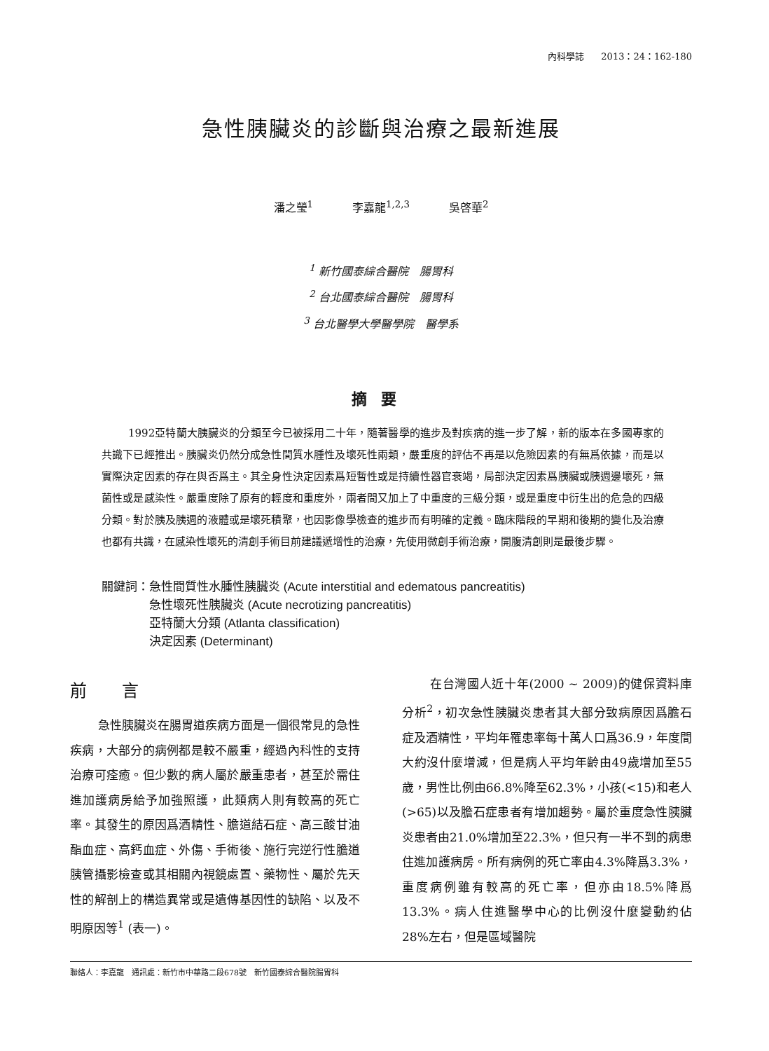內科學誌 2013：24：162-180
急性胰臟炎的診斷與治療之最新進展
潘之瑩<sup>1</sup> 李嘉龍<sup>1,2,3</sup> 吳啓華<sup>2</sup>
<sup>1</sup> 新竹國泰綜合醫院　腸胃科
<sup>2</sup> 台北國泰綜合醫院　腸胃科
<sup>3</sup> 台北醫學大學醫學院　醫學系
摘要
1992亞特蘭大胰臟炎的分類至今已被採用二十年，隨著醫學的進步及對疾病的進一步了解，新的版本在多國專家的共識下已經推出。胰臟炎仍然分成急性間質水腫性及壞死性兩類，嚴重度的評估不再是以危險因素的有無爲依據，而是以實際決定因素的存在與否爲主。其全身性決定因素爲短暫性或是持續性器官衰竭，局部決定因素爲胰臟或胰週邊壞死，無菌性或是感染性。嚴重度除了原有的輕度和重度外，兩者間又加上了中重度的三級分類，或是重度中衍生出的危急的四級分類。對於胰及胰週的液體或是壞死積聚，也因影像學檢查的進步而有明確的定義。臨床階段的早期和後期的變化及治療也都有共識，在感染性壞死的清創手術目前建議遞增性的治療，先使用微創手術治療，開腹清創則是最後步驟。
關鍵詞： 急性間質性水腫性胰臟炎 (Acute interstitial and edematous pancreatitis)
急性壞死性胰臟炎 (Acute necrotizing pancreatitis)
亞特蘭大分類 (Atlanta classification)
決定因素 (Determinant)
前言
急性胰臟炎在腸胃道疾病方面是一個很常見的急性疾病，大部分的病例都是較不嚴重，經過內科性的支持治療可痊癒。但少數的病人屬於嚴重患者，甚至於需住進加護病房給予加強照護，此類病人則有較高的死亡率。其發生的原因爲酒精性、膽道結石症、高三酸甘油酯血症、高鈣血症、外傷、手術後、施行完逆行性膽道胰管攝影檢查或其相關內視鏡處置、藥物性、屬於先天性的解剖上的構造異常或是遺傳基因性的缺陷、以及不明原因等<sup>1</sup> (表一)。
在台灣國人近十年(2000 ~ 2009)的健保資料庫分析<sup>2</sup>，初次急性胰臟炎患者其大部分致病原因爲膽石症及酒精性，平均年罹患率每十萬人口爲36.9，年度間大約沒什麼增減，但是病人平均年齡由49歲增加至55歲，男性比例由66.8%降至62.3%，小孩(<15)和老人(>65)以及膽石症患者有增加趨勢。屬於重度急性胰臟炎患者由21.0%增加至22.3%，但只有一半不到的病患住進加護病房。所有病例的死亡率由4.3%降爲3.3%，重度病例雖有較高的死亡率，但亦由18.5%降爲13.3%。病人住進醫學中心的比例沒什麼變動約佔28%左右，但是區域醫院
聯絡人：李嘉龍　通訊處：新竹市中華路二段678號　新竹國泰綜合醫院腸胃科